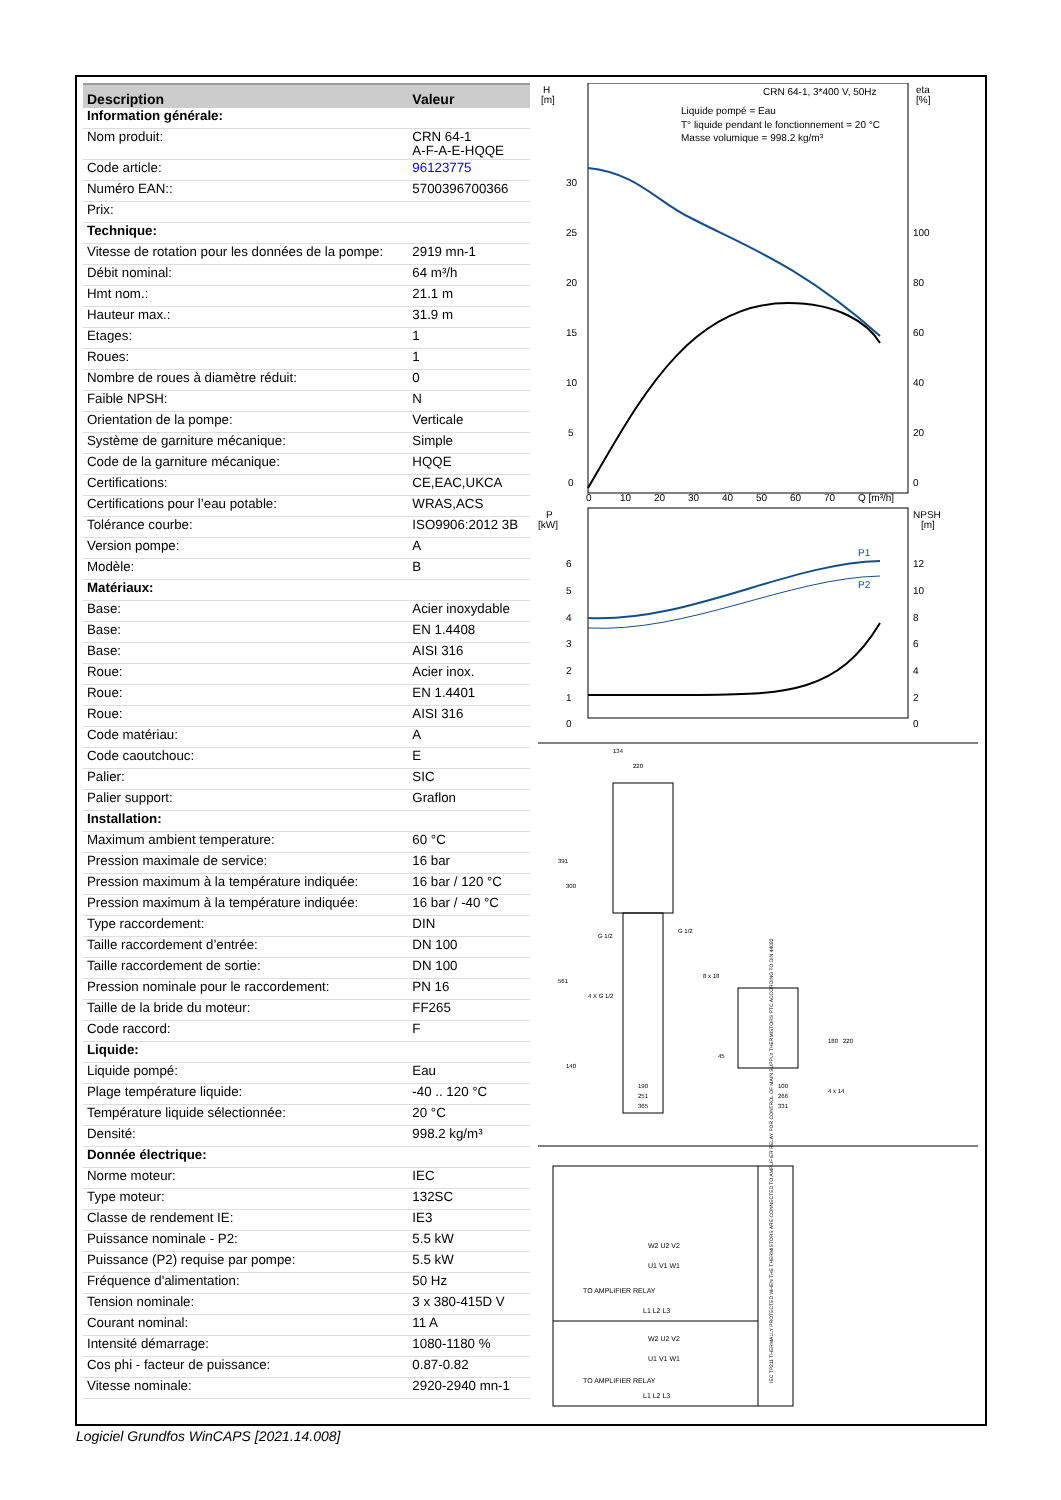| Description | Valeur |
| --- | --- |
| Information générale: | |
| Nom produit: | CRN 64-1 A-F-A-E-HQQE |
| Code article: | 96123775 |
| Numéro EAN:: | 5700396700366 |
| Prix: | |
| Technique: | |
| Vitesse de rotation pour les données de la pompe: | 2919 mn-1 |
| Débit nominal: | 64 m³/h |
| Hmt nom.: | 21.1 m |
| Hauteur max.: | 31.9 m |
| Etages: | 1 |
| Roues: | 1 |
| Nombre de roues à diamètre réduit: | 0 |
| Faible NPSH: | N |
| Orientation de la pompe: | Verticale |
| Système de garniture mécanique: | Simple |
| Code de la garniture mécanique: | HQQE |
| Certifications: | CE,EAC,UKCA |
| Certifications pour l’eau potable: | WRAS,ACS |
| Tolérance courbe: | ISO9906:2012 3B |
| Version pompe: | A |
| Modèle: | B |
| Matériaux: | |
| Base: | Acier inoxydable |
| Base: | EN 1.4408 |
| Base: | AISI 316 |
| Roue: | Acier inox. |
| Roue: | EN 1.4401 |
| Roue: | AISI 316 |
| Code matériau: | A |
| Code caoutchouc: | E |
| Palier: | SIC |
| Palier support: | Graflon |
| Installation: | |
| Maximum ambient temperature: | 60 °C |
| Pression maximale de service: | 16 bar |
| Pression maximum à la température indiquée: | 16 bar / 120 °C |
| Pression maximum à la température indiquée: | 16 bar / -40 °C |
| Type raccordement: | DIN |
| Taille raccordement d’entrée: | DN 100 |
| Taille raccordement de sortie: | DN 100 |
| Pression nominale pour le raccordement: | PN 16 |
| Taille de la bride du moteur: | FF265 |
| Code raccord: | F |
| Liquide: | |
| Liquide pompé: | Eau |
| Plage température liquide: | -40 .. 120 °C |
| Température liquide sélectionnée: | 20 °C |
| Densité: | 998.2 kg/m³ |
| Donnée électrique: | |
| Norme moteur: | IEC |
| Type moteur: | 132SC |
| Classe de rendement IE: | IE3 |
| Puissance nominale - P2: | 5.5 kW |
| Puissance (P2) requise par pompe: | 5.5 kW |
| Fréquence d'alimentation: | 50 Hz |
| Tension nominale: | 3 x 380-415D V |
| Courant nominal: | 11 A |
| Intensité démarrage: | 1080-1180 % |
| Cos phi - facteur de puissance: | 0.87-0.82 |
| Vitesse nominale: | 2920-2940 mn-1 |
H
[m]
eta
[%]
CRN 64-1, 3*400 V, 50Hz
Liquide pompé = Eau
T° liquide pendant le fonctionnement = 20 °C
Masse volumique = 998.2 kg/m³
30
25
20
15
10
5
0
100
80
60
40
20
0
0
10
20
30
40
50
60
70
Q [m³/h]
P
[kW]
NPSH
[m]
6
5
4
3
2
1
0
12
10
8
6
4
2
0
P1
P2
134
220
391
561
300
G 1/2
G 1/2
8 x 18
4 X G 1/2
190
251
365
140
45
100
266
331
4 x 14
180
220
W2 U2 V2
U1 V1 W1
TO AMPLIFIER RELAY
L1 L2 L3
W2 U2 V2
U1 V1 W1
TO AMPLIFIER RELAY
L1 L2 L3
IEC TP211 THERMALLY PROTECTED WHEN THE THERMISTORS ARE CONNECTED TO AMPLIFIER RELAY FOR CONTROL OF MAIN SUPPLY THERMISTORS PTC ACCORDING TO DIN 44082
Logiciel Grundfos WinCAPS [2021.14.008]